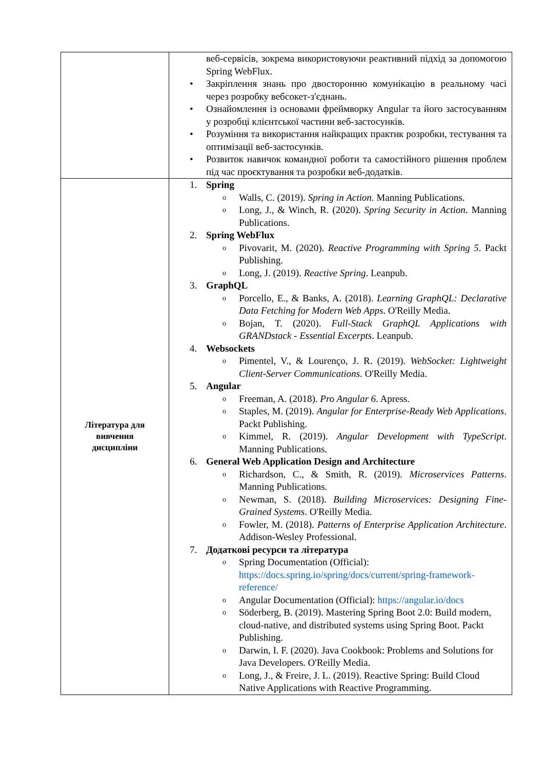| | веб-сервісів, зокрема використовуючи реактивний підхід за допомогою Spring WebFlux. • Закріплення знань про двосторонню комунікацію в реальному часі через розробку вебсокет-з'єднань. • Ознайомлення із основами фреймворку Angular та його застосуванням у розробці клієнтської частини веб-застосунків. • Розуміння та використання найкращих практик розробки, тестування та оптимізації веб-застосунків. • Розвиток навичок командної роботи та самостійного рішення проблем під час проєктування та розробки веб-додатків. |
| Література для вивчення дисципліни | 1. Spring o Walls, C. (2019). Spring in Action . Manning Publications. o Long, J., & Winch, R. (2020). Spring Security in Action . Manning Publications. 2. Spring WebFlux o Pivovarit, M. (2020). Reactive Programming with Spring 5 . Packt Publishing. o Long, J. (2019). Reactive Spring . Leanpub. 3. GraphQL o Porcello, E., & Banks, A. (2018). Learning GraphQL: Declarative Data Fetching for Modern Web Apps . O'Reilly Media. o Bojan, T. (2020). Full-Stack GraphQL Applications with GRANDstack - Essential Excerpts . Leanpub. 4. Websockets o Pimentel, V., & Lourenço, J. R. (2019). WebSocket: Lightweight Client-Server Communications . O'Reilly Media. 5. Angular o Freeman, A. (2018). Pro Angular 6 . Apress. o Staples, M. (2019). Angular for Enterprise-Ready Web Applications . Packt Publishing. o Kimmel, R. (2019). Angular Development with TypeScript . Manning Publications. 6. General Web Application Design and Architecture o Richardson, C., & Smith, R. (2019). Microservices Patterns . Manning Publications. o Newman, S. (2018). Building Microservices: Designing Fine-Grained Systems . O'Reilly Media. o Fowler, M. (2018). Patterns of Enterprise Application Architecture . Addison-Wesley Professional. 7. Додаткові ресурси та література o Spring Documentation (Official): https://docs.spring.io/spring/docs/current/spring-framework-reference/ o Angular Documentation (Official): https://angular.io/docs o Söderberg, B. (2019). Mastering Spring Boot 2.0: Build modern, cloud-native, and distributed systems using Spring Boot. Packt Publishing. o Darwin, I. F. (2020). Java Cookbook: Problems and Solutions for Java Developers. O'Reilly Media. o Long, J., & Freire, J. L. (2019). Reactive Spring: Build Cloud Native Applications with Reactive Programming. |